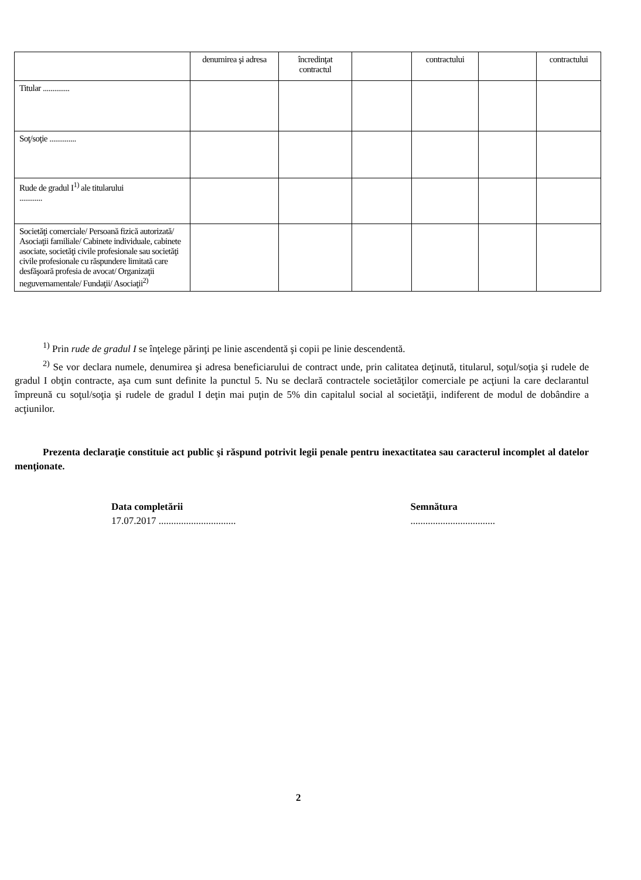| | denumirea şi adresa | încredinţat contractul | | contractului | | contractului |
| Titular .............. | | | | | | |
| Soţ/soţie .............. | | | | | | |
| Rude de gradul I<sup>1)</sup> ale titularului ............ | | | | | | |
| Societăţi comerciale/ Persoană fizică autorizată/ Asociaţii familiale/ Cabinete individuale, cabinete asociate, societăţi civile profesionale sau societăţi civile profesionale cu răspundere limitată care desfăşoară profesia de avocat/ Organizaţii neguvernamentale/ Fundaţii/ Asociaţii<sup>2)</sup> | | | | | | |
<sup>1)</sup> Prin rude de gradul I se înţelege părinţi pe linie ascendentă şi copii pe linie descendentă.
<sup>2)</sup> Se vor declara numele, denumirea şi adresa beneficiarului de contract unde, prin calitatea deţinută, titularul, soţul/soţia şi rudele de gradul I obţin contracte, aşa cum sunt definite la punctul 5. Nu se declară contractele societăţilor comerciale pe acţiuni la care declarantul împreună cu soţul/soţia şi rudele de gradul I deţin mai puţin de 5% din capitalul social al societăţii, indiferent de modul de dobândire a acţiunilor.
Prezenta declaraţie constituie act public şi răspund potrivit legii penale pentru inexactitatea sau caracterul incomplet al datelor menţionate.
Data completării
17.07.2017 ...............................
Semnătura
..................................
2